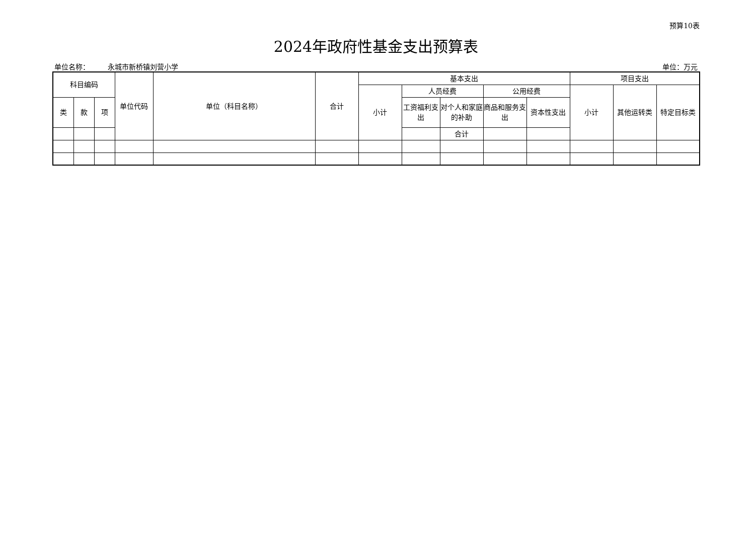预算10表
2024年政府性基金支出预算表
单位名称： 永城市新桥镇刘营小学 单位：万元
| 科目编码 | | | 单位代码 | 单位（科目名称） | 合计 | 基本支出 | | | | | 项目支出 | | | | | | | | | |
| --- | --- | --- | --- | --- | --- | --- | --- | --- | --- | --- | --- | --- | --- | --- | --- | --- | --- | --- | --- | --- |
| | | | | | | 小计 | 人员经费 | | 公用经费 | | 小计 | 其他运转类 | 特定目标类 | | | | | | | |
| 类 | 款 | 项 | | | | | 工资福利支出 | 对个人和家庭的补助 | 商品和服务支出 | 资本性支出 | | | | | | | | | | |
| | | | | | | | | 合计 | | | | | | | | | | | | |